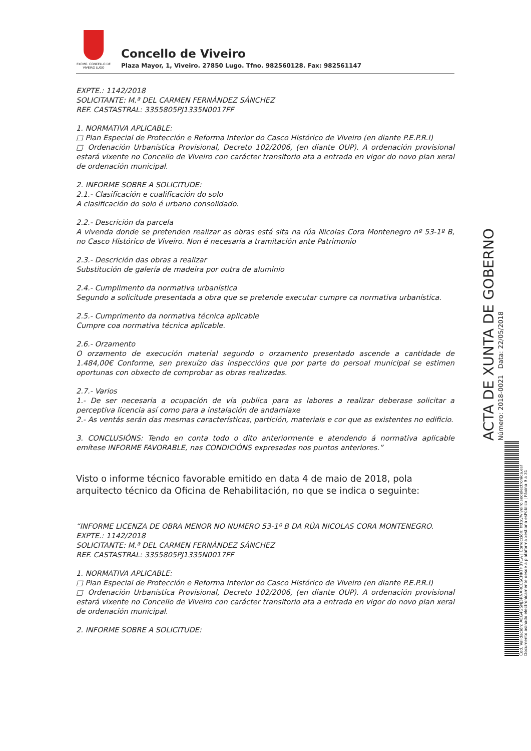EXCMO. CONCELLO DE VIVEIRO LUGO
Concello de Viveiro
Plaza Mayor, 1, Viveiro. 27850 Lugo. Tfno. 982560128. Fax: 982561147
EXPTE.: 1142/2018
SOLICITANTE: M.ª DEL CARMEN FERNÁNDEZ SÁNCHEZ
REF. CASTASTRAL: 3355805PJ1335N0017FF
1. NORMATIVA APLICABLE:
□ Plan Especial de Protección e Reforma Interior do Casco Histórico de Viveiro (en diante P.E.P.R.I)
□ Ordenación Urbanística Provisional, Decreto 102/2006, (en diante OUP). A ordenación provisional estará vixente no Concello de Viveiro con carácter transitorio ata a entrada en vigor do novo plan xeral de ordenación municipal.
2. INFORME SOBRE A SOLICITUDE:
2.1.- Clasificación e cualificación do solo
A clasificación do solo é urbano consolidado.
2.2.- Descrición da parcela
A vivenda donde se pretenden realizar as obras está sita na rúa Nicolas Cora Montenegro nº 53-1º B, no Casco Histórico de Viveiro. Non é necesaria a tramitación ante Patrimonio
2.3.- Descrición das obras a realizar
Substitución de galería de madeira por outra de aluminio
2.4.- Cumplimento da normativa urbanística
Segundo a solicitude presentada a obra que se pretende executar cumpre ca normativa urbanística.
2.5.- Cumprimento da normativa técnica aplicable
Cumpre coa normativa técnica aplicable.
2.6.- Orzamento
O orzamento de execución material segundo o orzamento presentado ascende a cantidade de 1.484,00€ Conforme, sen prexuízo das inspeccións que por parte do persoal municipal se estimen oportunas con obxecto de comprobar as obras realizadas.
2.7.- Varios
1.- De ser necesaria a ocupación de vía publica para as labores a realizar deberase solicitar a perceptiva licencia así como para a instalación de andamiaxe
2.- As ventás serán das mesmas características, partición, materiais e cor que as existentes no edificio.
3. CONCLUSIÓNS: Tendo en conta todo o dito anteriormente e atendendo á normativa aplicable emítese INFORME FAVORABLE, nas CONDICIÓNS expresadas nos puntos anteriores.”
Visto o informe técnico favorable emitido en data 4 de maio de 2018, pola arquitecto técnico da Oficina de Rehabilitación, no que se indica o seguinte:
“INFORME LICENZA DE OBRA MENOR NO NUMERO 53-1º B DA RÚA NICOLAS CORA MONTENEGRO.
EXPTE.: 1142/2018
SOLICITANTE: M.ª DEL CARMEN FERNÁNDEZ SÁNCHEZ
REF. CASTASTRAL: 3355805PJ1335N0017FF
1. NORMATIVA APLICABLE:
□ Plan Especial de Protección e Reforma Interior do Casco Histórico de Viveiro (en diante P.E.P.R.I)
□ Ordenación Urbanística Provisional, Decreto 102/2006, (en diante OUP). A ordenación provisional estará vixente no Concello de Viveiro con carácter transitorio ata a entrada en vigor do novo plan xeral de ordenación municipal.
2. INFORME SOBRE A SOLICITUDE:
ACTA DE XUNTA DE GOBERNO
Número: 2018-0021 Data: 22/05/2018
Cod. Validación: AEG4GSNJ3RNARCCSCHKTH3YCA | Corrección: http://viveiro.sedelectronica.es/ Documento asinado electronicamente desde a plataforma xestiona esPúblico | Páxina 9 a 31